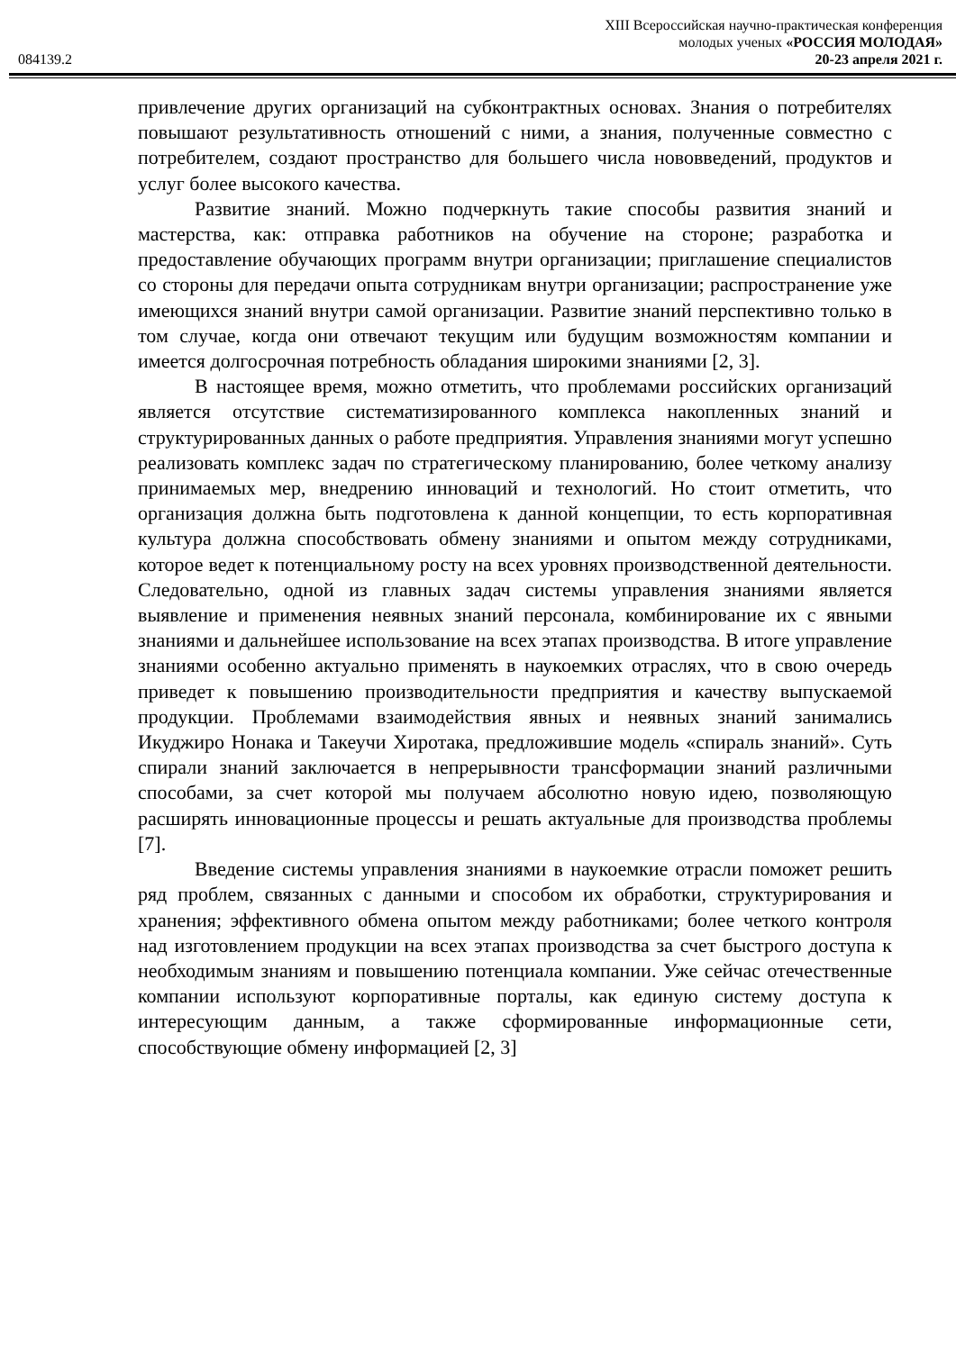XIII Всероссийская научно-практическая конференция
молодых ученых «РОССИЯ МОЛОДАЯ»
084139.2 20-23 апреля 2021 г.
привлечение других организаций на субконтрактных основах. Знания о потребителях повышают результативность отношений с ними, а знания, полученные совместно с потребителем, создают пространство для большего числа нововведений, продуктов и услуг более высокого качества.
Развитие знаний. Можно подчеркнуть такие способы развития знаний и мастерства, как: отправка работников на обучение на стороне; разработка и предоставление обучающих программ внутри организации; приглашение специалистов со стороны для передачи опыта сотрудникам внутри организации; распространение уже имеющихся знаний внутри самой организации. Развитие знаний перспективно только в том случае, когда они отвечают текущим или будущим возможностям компании и имеется долгосрочная потребность обладания широкими знаниями [2, 3].
В настоящее время, можно отметить, что проблемами российских организаций является отсутствие систематизированного комплекса накопленных знаний и структурированных данных о работе предприятия. Управления знаниями могут успешно реализовать комплекс задач по стратегическому планированию, более четкому анализу принимаемых мер, внедрению инноваций и технологий. Но стоит отметить, что организация должна быть подготовлена к данной концепции, то есть корпоративная культура должна способствовать обмену знаниями и опытом между сотрудниками, которое ведет к потенциальному росту на всех уровнях производственной деятельности. Следовательно, одной из главных задач системы управления знаниями является выявление и применения неявных знаний персонала, комбинирование их с явными знаниями и дальнейшее использование на всех этапах производства. В итоге управление знаниями особенно актуально применять в наукоемких отраслях, что в свою очередь приведет к повышению производительности предприятия и качеству выпускаемой продукции. Проблемами взаимодействия явных и неявных знаний занимались Икуджиро Нонака и Такеучи Хиротака, предложившие модель «спираль знаний». Суть спирали знаний заключается в непрерывности трансформации знаний различными способами, за счет которой мы получаем абсолютно новую идею, позволяющую расширять инновационные процессы и решать актуальные для производства проблемы [7].
Введение системы управления знаниями в наукоемкие отрасли поможет решить ряд проблем, связанных с данными и способом их обработки, структурирования и хранения; эффективного обмена опытом между работниками; более четкого контроля над изготовлением продукции на всех этапах производства за счет быстрого доступа к необходимым знаниям и повышению потенциала компании. Уже сейчас отечественные компании используют корпоративные порталы, как единую систему доступа к интересующим данным, а также сформированные информационные сети, способствующие обмену информацией [2, 3]